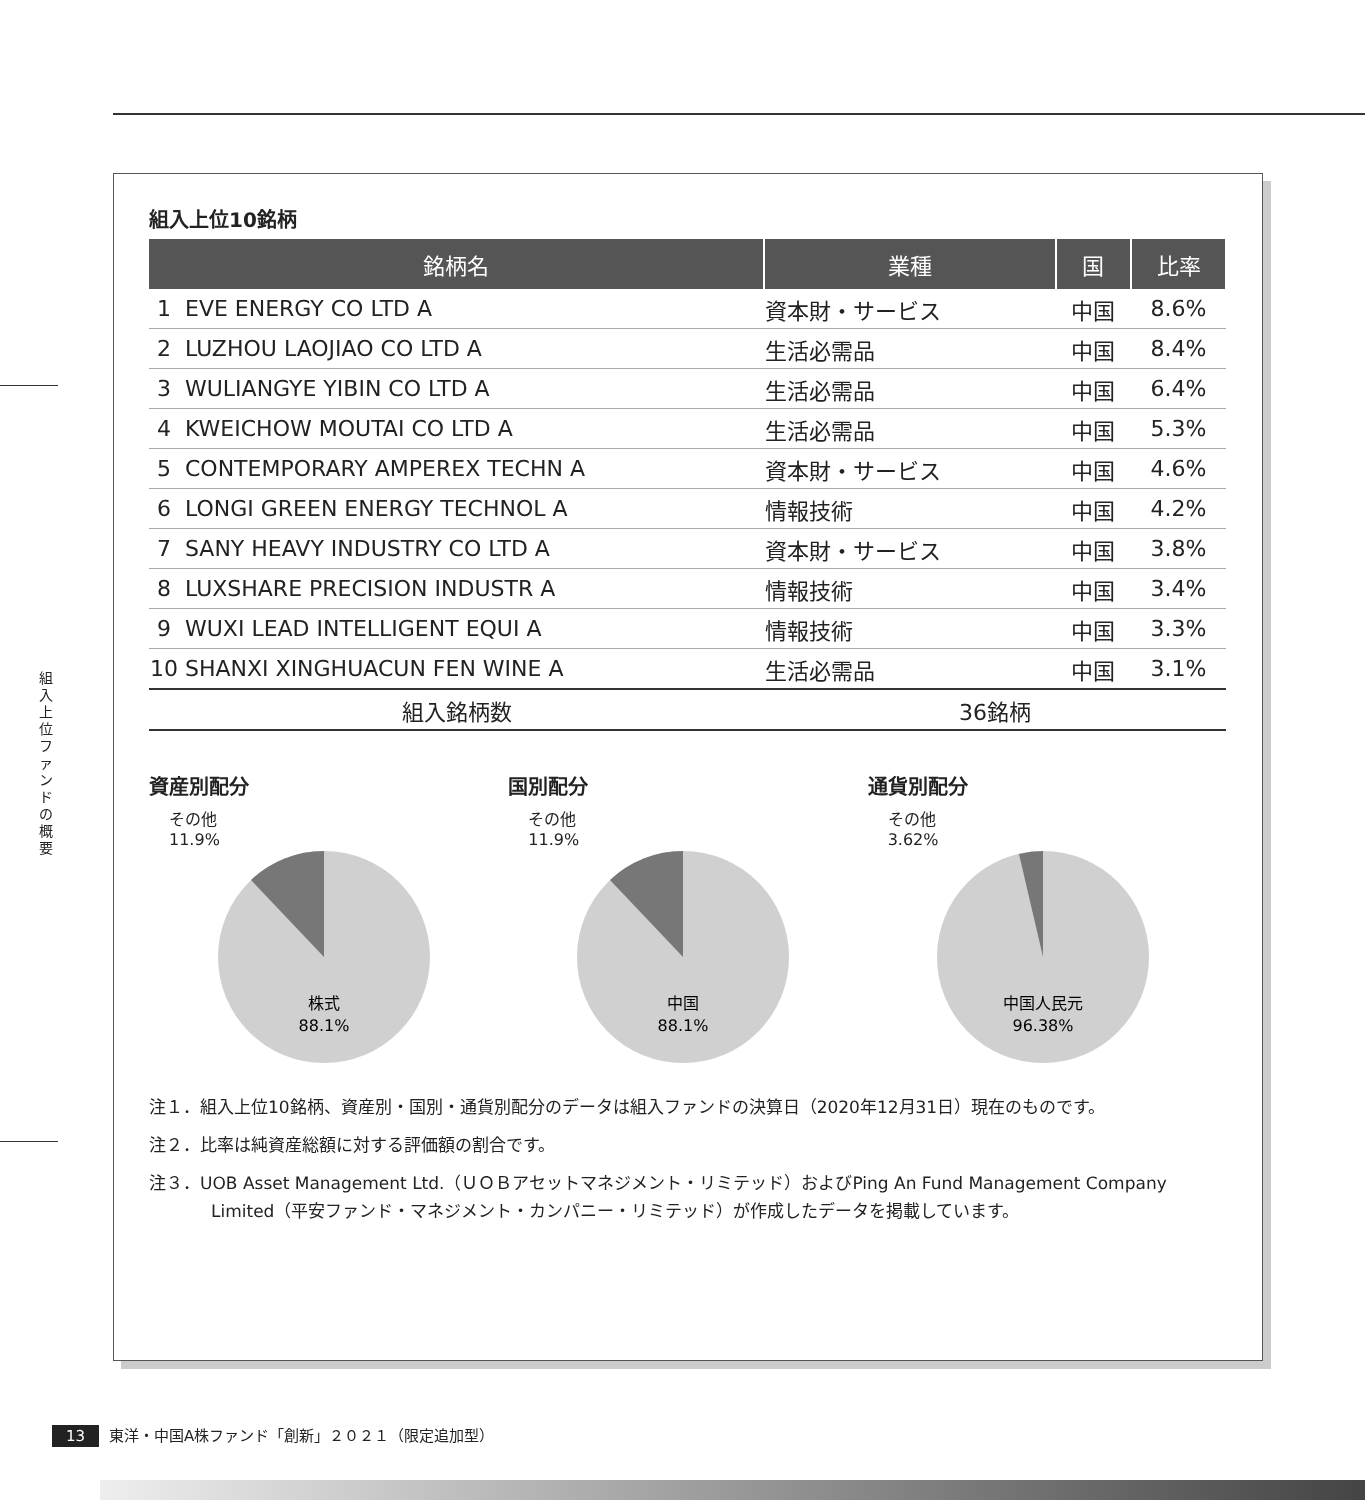組入上位ファンドの概要
組入上位10銘柄
| 銘柄名 | 業種 | 国 | 比率 |
| --- | --- | --- | --- |
| 1 EVE ENERGY CO LTD A | 資本財・サービス | 中国 | 8.6% |
| 2 LUZHOU LAOJIAO CO LTD A | 生活必需品 | 中国 | 8.4% |
| 3 WULIANGYE YIBIN CO LTD A | 生活必需品 | 中国 | 6.4% |
| 4 KWEICHOW MOUTAI CO LTD A | 生活必需品 | 中国 | 5.3% |
| 5 CONTEMPORARY AMPEREX TECHN A | 資本財・サービス | 中国 | 4.6% |
| 6 LONGI GREEN ENERGY TECHNOL A | 情報技術 | 中国 | 4.2% |
| 7 SANY HEAVY INDUSTRY CO LTD A | 資本財・サービス | 中国 | 3.8% |
| 8 LUXSHARE PRECISION INDUSTR A | 情報技術 | 中国 | 3.4% |
| 9 WUXI LEAD INTELLIGENT EQUI A | 情報技術 | 中国 | 3.3% |
| 10 SHANXI XINGHUACUN FEN WINE A | 生活必需品 | 中国 | 3.1% |
| 組入銘柄数 | 36銘柄 | | |
資産別配分
その他
11.9%
株式
88.1%
国別配分
その他
11.9%
中国
88.1%
通貨別配分
その他
3.62%
中国人民元
96.38%
注１．組入上位10銘柄、資産別・国別・通貨別配分のデータは組入ファンドの決算日（2020年12月31日）現在のものです。
注２．比率は純資産総額に対する評価額の割合です。
注３．UOB Asset Management Ltd.（ＵＯＢアセットマネジメント・リミテッド）およびPing An Fund Management Company Limited（平安ファンド・マネジメント・カンパニー・リミテッド）が作成したデータを掲載しています。
13 東洋・中国A株ファンド「創新」２０２１（限定追加型）